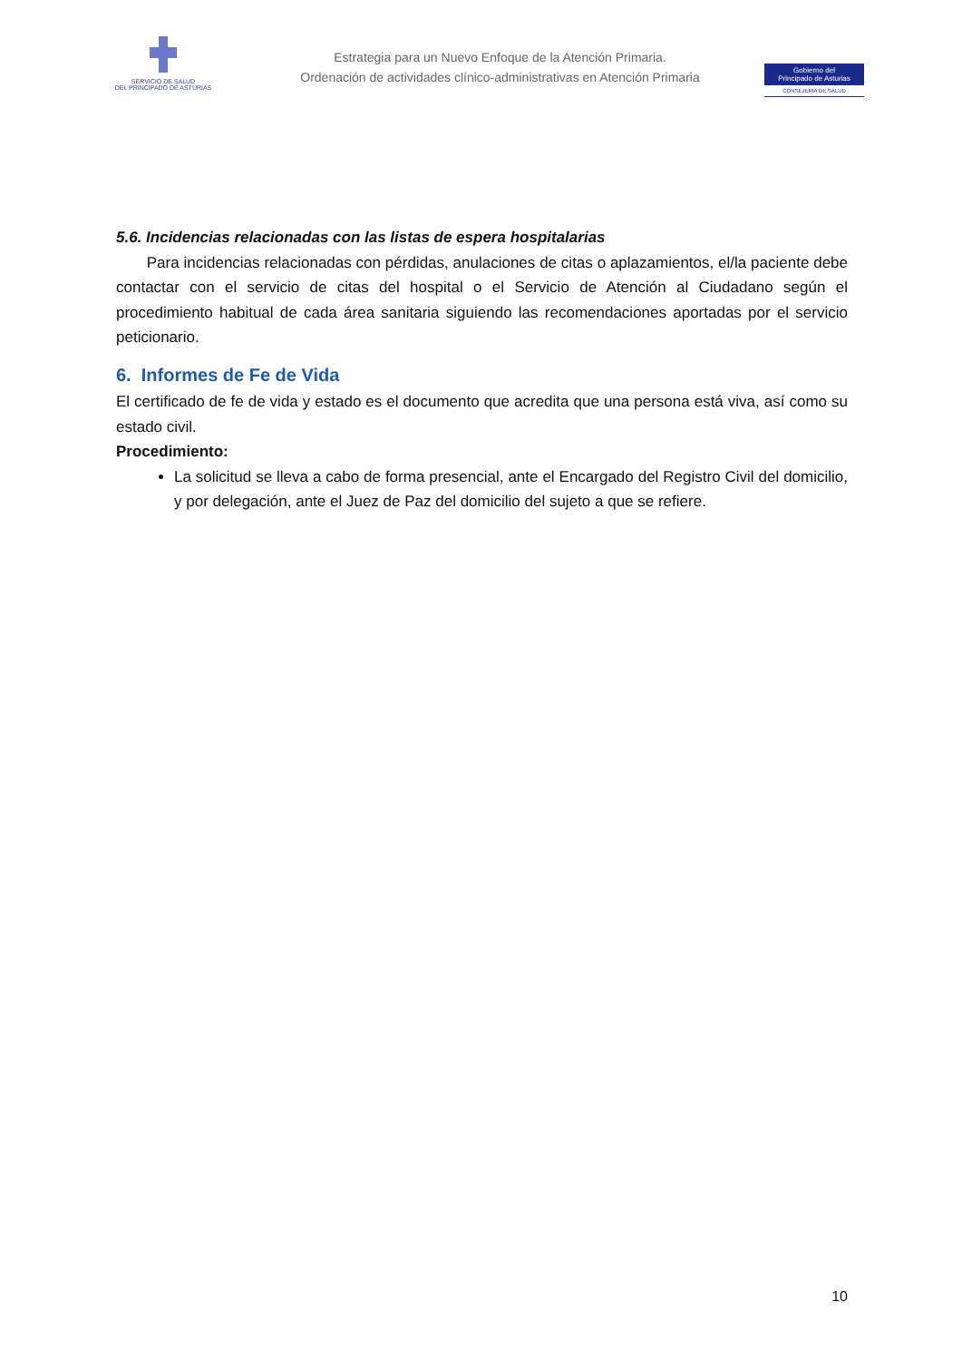SERVICIO DE SALUD
DEL PRINCIPADO DE ASTURIAS
Estrategia para un Nuevo Enfoque de la Atención Primaria.
Ordenación de actividades clínico-administrativas en Atención Primaria
Gobierno del
Principado de Asturias
CONSEJERÍA DE SALUD
5.6. Incidencias relacionadas con las listas de espera hospitalarias
Para incidencias relacionadas con pérdidas, anulaciones de citas o aplazamientos, el/la paciente debe contactar con el servicio de citas del hospital o el Servicio de Atención al Ciudadano según el procedimiento habitual de cada área sanitaria siguiendo las recomendaciones aportadas por el servicio peticionario.
6. Informes de Fe de Vida
El certificado de fe de vida y estado es el documento que acredita que una persona está viva, así como su estado civil.
Procedimiento:
La solicitud se lleva a cabo de forma presencial, ante el Encargado del Registro Civil del domicilio, y por delegación, ante el Juez de Paz del domicilio del sujeto a que se refiere.
10